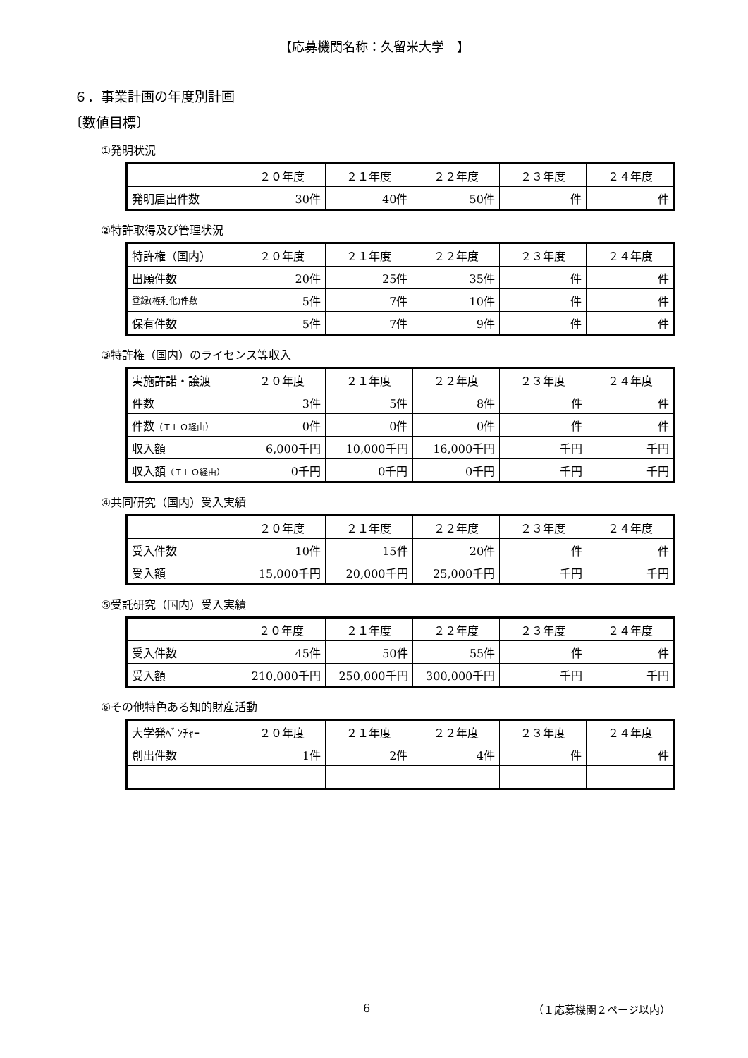【応募機関名称：久留米大学　】
６．事業計画の年度別計画
〔数値目標〕
①発明状況
| | ２０年度 | ２１年度 | ２２年度 | ２３年度 | ２４年度 |
| 発明届出件数 | 30件 | 40件 | 50件 | 件 | 件 |
②特許取得及び管理状況
| 特許権（国内） | ２０年度 | ２１年度 | ２２年度 | ２３年度 | ２４年度 |
| 出願件数 | 20件 | 25件 | 35件 | 件 | 件 |
| 登録(権利化)件数 | 5件 | 7件 | 10件 | 件 | 件 |
| 保有件数 | 5件 | 7件 | 9件 | 件 | 件 |
③特許権（国内）のライセンス等収入
| 実施許諾・譲渡 | ２０年度 | ２１年度 | ２２年度 | ２３年度 | ２４年度 |
| 件数 | 3件 | 5件 | 8件 | 件 | 件 |
| 件数 （ＴＬＯ経由） | 0件 | 0件 | 0件 | 件 | 件 |
| 収入額 | 6,000千円 | 10,000千円 | 16,000千円 | 千円 | 千円 |
| 収入額 （ＴＬＯ経由） | 0千円 | 0千円 | 0千円 | 千円 | 千円 |
④共同研究（国内）受入実績
| | ２０年度 | ２１年度 | ２２年度 | ２３年度 | ２４年度 |
| 受入件数 | 10件 | 15件 | 20件 | 件 | 件 |
| 受入額 | 15,000千円 | 20,000千円 | 25,000千円 | 千円 | 千円 |
⑤受託研究（国内）受入実績
| | ２０年度 | ２１年度 | ２２年度 | ２３年度 | ２４年度 |
| 受入件数 | 45件 | 50件 | 55件 | 件 | 件 |
| 受入額 | 210,000千円 | 250,000千円 | 300,000千円 | 千円 | 千円 |
⑥その他特色ある知的財産活動
| 大学発ﾍﾞﾝﾁｬｰ | ２０年度 | ２１年度 | ２２年度 | ２３年度 | ２４年度 |
| 創出件数 | 1件 | 2件 | 4件 | 件 | 件 |
6 （１応募機関２ページ以内）